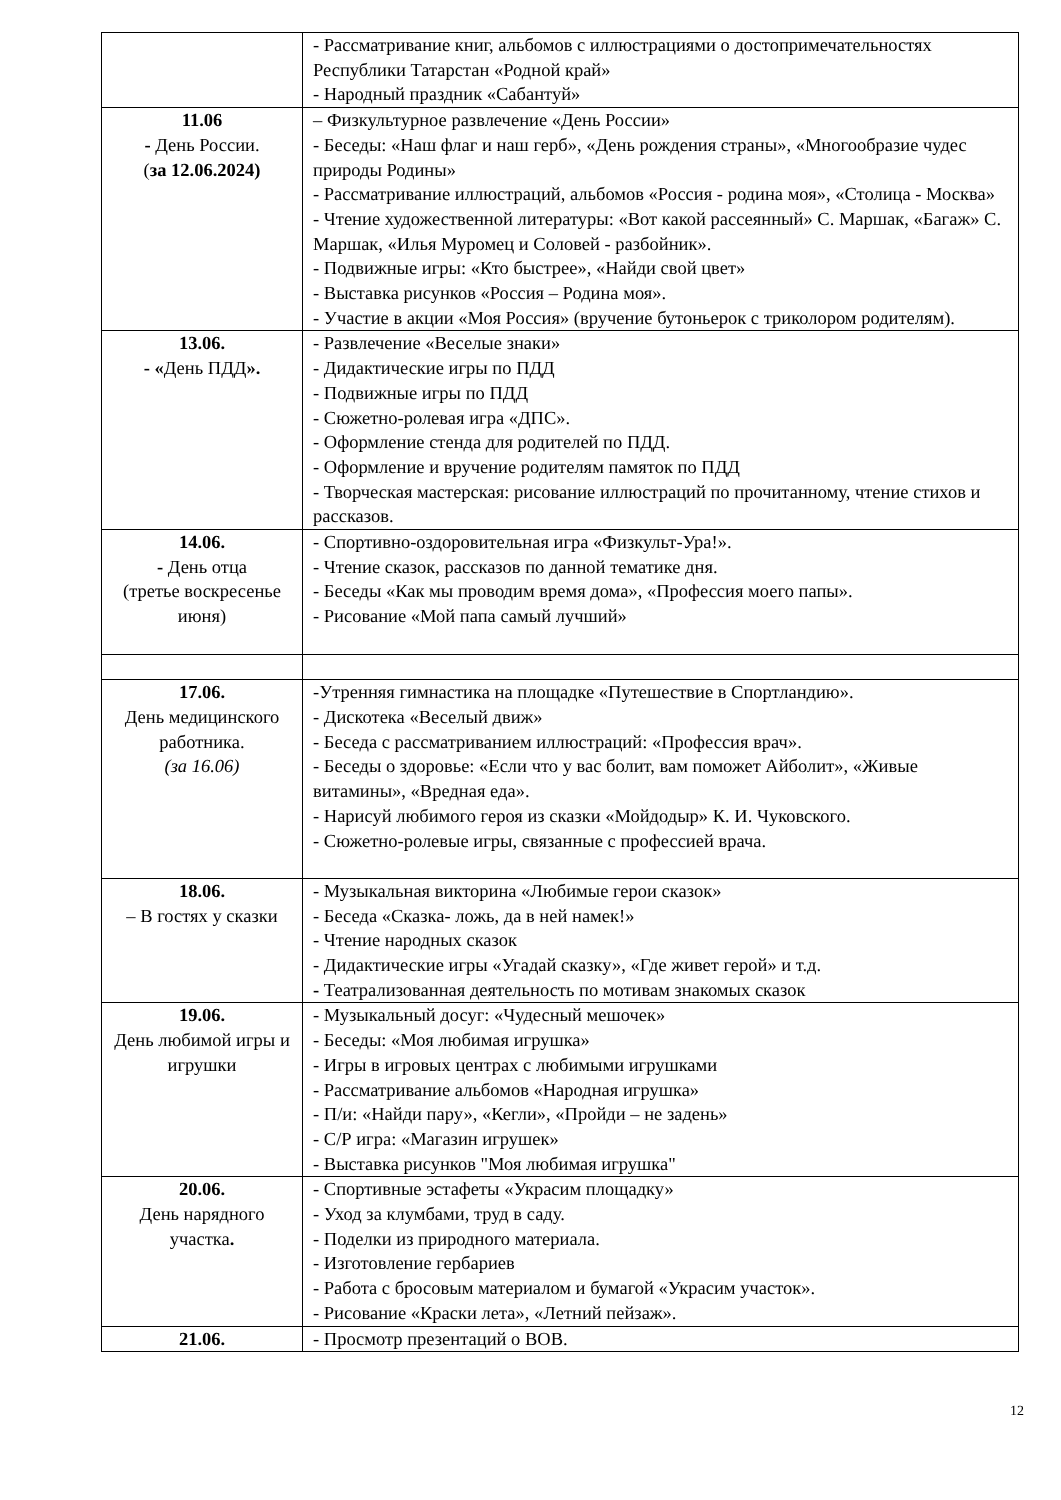| | - Рассматривание книг, альбомов с иллюстрациями о достопримечательностях Республики Татарстан «Родной край» - Народный праздник «Сабантуй» |
| 11.06 - День России. ( за 12.06.2024) | – Физкультурное развлечение «День России» - Беседы: «Наш флаг и наш герб», «День рождения страны», «Многообразие чудес природы Родины» - Рассматривание иллюстраций, альбомов «Россия - родина моя», «Столица - Москва» - Чтение художественной литературы: «Вот какой рассеянный» С. Маршак, «Багаж» С. Маршак, «Илья Муромец и Соловей - разбойник». - Подвижные игры: «Кто быстрее», «Найди свой цвет» - Выставка рисунков «Россия – Родина моя». - Участие в акции «Моя Россия» (вручение бутоньерок с триколором родителям). |
| 13.06. - « День ПДД ». | - Развлечение «Веселые знаки» - Дидактические игры по ПДД - Подвижные игры по ПДД - Сюжетно-ролевая игра «ДПС». - Оформление стенда для родителей по ПДД. - Оформление и вручение родителям памяток по ПДД - Творческая мастерская: рисование иллюстраций по прочитанному, чтение стихов и рассказов. |
| 14.06. - День отца (третье воскресенье июня) | - Спортивно-оздоровительная игра «Физкульт-Ура!». - Чтение сказок, рассказов по данной тематике дня. - Беседы «Как мы проводим время дома», «Профессия моего папы». - Рисование «Мой папа самый лучший» |
| 17.06. День медицинского работника. (за 16.06) | -Утренняя гимнастика на площадке «Путешествие в Спортландию». - Дискотека «Веселый движ» - Беседа с рассматриванием иллюстраций: «Профессия врач». - Беседы о здоровье: «Если что у вас болит, вам поможет Айболит», «Живые витамины», «Вредная еда». - Нарисуй любимого героя из сказки «Мойдодыр» К. И. Чуковского. - Сюжетно-ролевые игры, связанные с профессией врача. |
| 18.06. – В гостях у сказки | - Музыкальная викторина «Любимые герои сказок» - Беседа «Сказка- ложь, да в ней намек!» - Чтение народных сказок - Дидактические игры «Угадай сказку», «Где живет герой» и т.д. - Театрализованная деятельность по мотивам знакомых сказок |
| 19.06. День любимой игры и игрушки | - Музыкальный досуг: «Чудесный мешочек» - Беседы: «Моя любимая игрушка» - Игры в игровых центрах с любимыми игрушками - Рассматривание альбомов «Народная игрушка» - П/и: «Найди пару», «Кегли», «Пройди – не задень» - С/Р игра: «Магазин игрушек» - Выставка рисунков "Моя любимая игрушка" |
| 20.06. День нарядного участка . | - Спортивные эстафеты «Украсим площадку» - Уход за клумбами, труд в саду. - Поделки из природного материала. - Изготовление гербариев - Работа с бросовым материалом и бумагой «Украсим участок». - Рисование «Краски лета», «Летний пейзаж». |
| 21.06. | - Просмотр презентаций о ВОВ. |
12